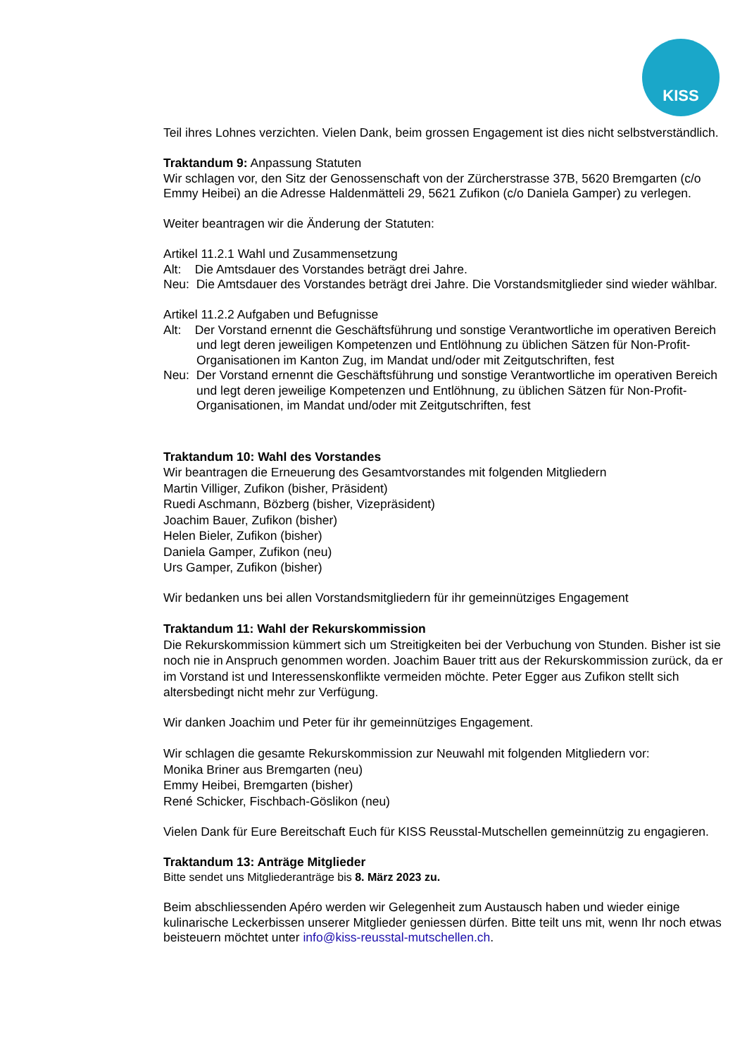KISS
Teil ihres Lohnes verzichten. Vielen Dank, beim grossen Engagement ist dies nicht selbstverständlich.
Traktandum 9: Anpassung Statuten
Wir schlagen vor, den Sitz der Genossenschaft von der Zürcherstrasse 37B, 5620 Bremgarten (c/o Emmy Heibei) an die Adresse Haldenmätteli 29, 5621 Zufikon (c/o Daniela Gamper) zu verlegen.
Weiter beantragen wir die Änderung der Statuten:
Artikel 11.2.1 Wahl und Zusammensetzung
Alt: Die Amtsdauer des Vorstandes beträgt drei Jahre.
Neu: Die Amtsdauer des Vorstandes beträgt drei Jahre. Die Vorstandsmitglieder sind wieder wählbar.
Artikel 11.2.2 Aufgaben und Befugnisse
Alt: Der Vorstand ernennt die Geschäftsführung und sonstige Verantwortliche im operativen Bereich und legt deren jeweiligen Kompetenzen und Entlöhnung zu üblichen Sätzen für Non-Profit-Organisationen im Kanton Zug, im Mandat und/oder mit Zeitgutschriften, fest
Neu: Der Vorstand ernennt die Geschäftsführung und sonstige Verantwortliche im operativen Bereich und legt deren jeweilige Kompetenzen und Entlöhnung, zu üblichen Sätzen für Non-Profit-Organisationen, im Mandat und/oder mit Zeitgutschriften, fest
Traktandum 10: Wahl des Vorstandes
Wir beantragen die Erneuerung des Gesamtvorstandes mit folgenden Mitgliedern
Martin Villiger, Zufikon (bisher, Präsident)
Ruedi Aschmann, Bözberg (bisher, Vizepräsident)
Joachim Bauer, Zufikon (bisher)
Helen Bieler, Zufikon (bisher)
Daniela Gamper, Zufikon (neu)
Urs Gamper, Zufikon (bisher)
Wir bedanken uns bei allen Vorstandsmitgliedern für ihr gemeinnütziges Engagement
Traktandum 11: Wahl der Rekurskommission
Die Rekurskommission kümmert sich um Streitigkeiten bei der Verbuchung von Stunden. Bisher ist sie noch nie in Anspruch genommen worden. Joachim Bauer tritt aus der Rekurskommission zurück, da er im Vorstand ist und Interessenskonflikte vermeiden möchte. Peter Egger aus Zufikon stellt sich altersbedingt nicht mehr zur Verfügung.
Wir danken Joachim und Peter für ihr gemeinnütziges Engagement.
Wir schlagen die gesamte Rekurskommission zur Neuwahl mit folgenden Mitgliedern vor:
Monika Briner aus Bremgarten (neu)
Emmy Heibei, Bremgarten (bisher)
René Schicker, Fischbach-Göslikon (neu)
Vielen Dank für Eure Bereitschaft Euch für KISS Reusstal-Mutschellen gemeinnützig zu engagieren.
Traktandum 13: Anträge Mitglieder
Bitte sendet uns Mitgliederanträge bis 8. März 2023 zu.
Beim abschliessenden Apéro werden wir Gelegenheit zum Austausch haben und wieder einige kulinarische Leckerbissen unserer Mitglieder geniessen dürfen. Bitte teilt uns mit, wenn Ihr noch etwas beisteuern möchtet unter info@kiss-reusstal-mutschellen.ch.